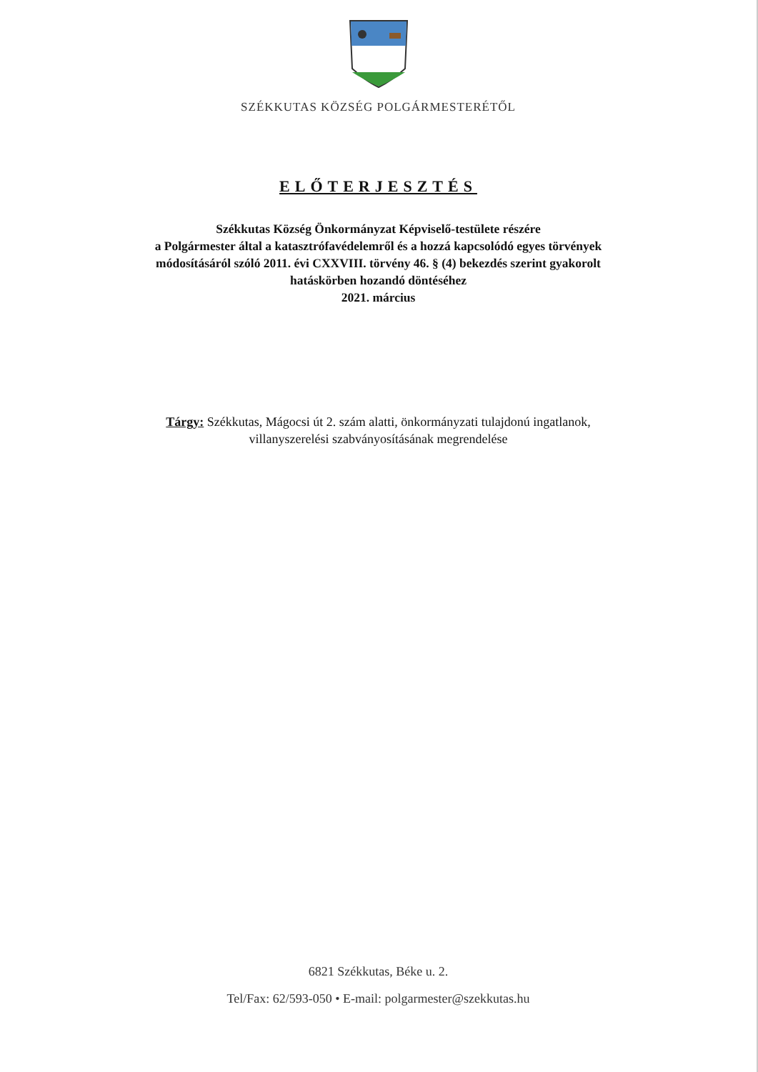SZÉKKUTAS KÖZSÉG POLGÁRMESTERÉTŐL
ELŐTERJESZTÉS
Székkutas Község Önkormányzat Képviselő-testülete részére
a Polgármester által a katasztrófavédelemről és a hozzá kapcsolódó egyes törvények
módosításáról szóló 2011. évi CXXVIII. törvény 46. § (4) bekezdés szerint gyakorolt
hatáskörben hozandó döntéséhez
2021. március
Tárgy: Székkutas, Mágocsi út 2. szám alatti, önkormányzati tulajdonú ingatlanok,
villanyszerelési szabványosításának megrendelése
6821 Székkutas, Béke u. 2.
Tel/Fax: 62/593-050 • E-mail: polgarmester@szekkutas.hu